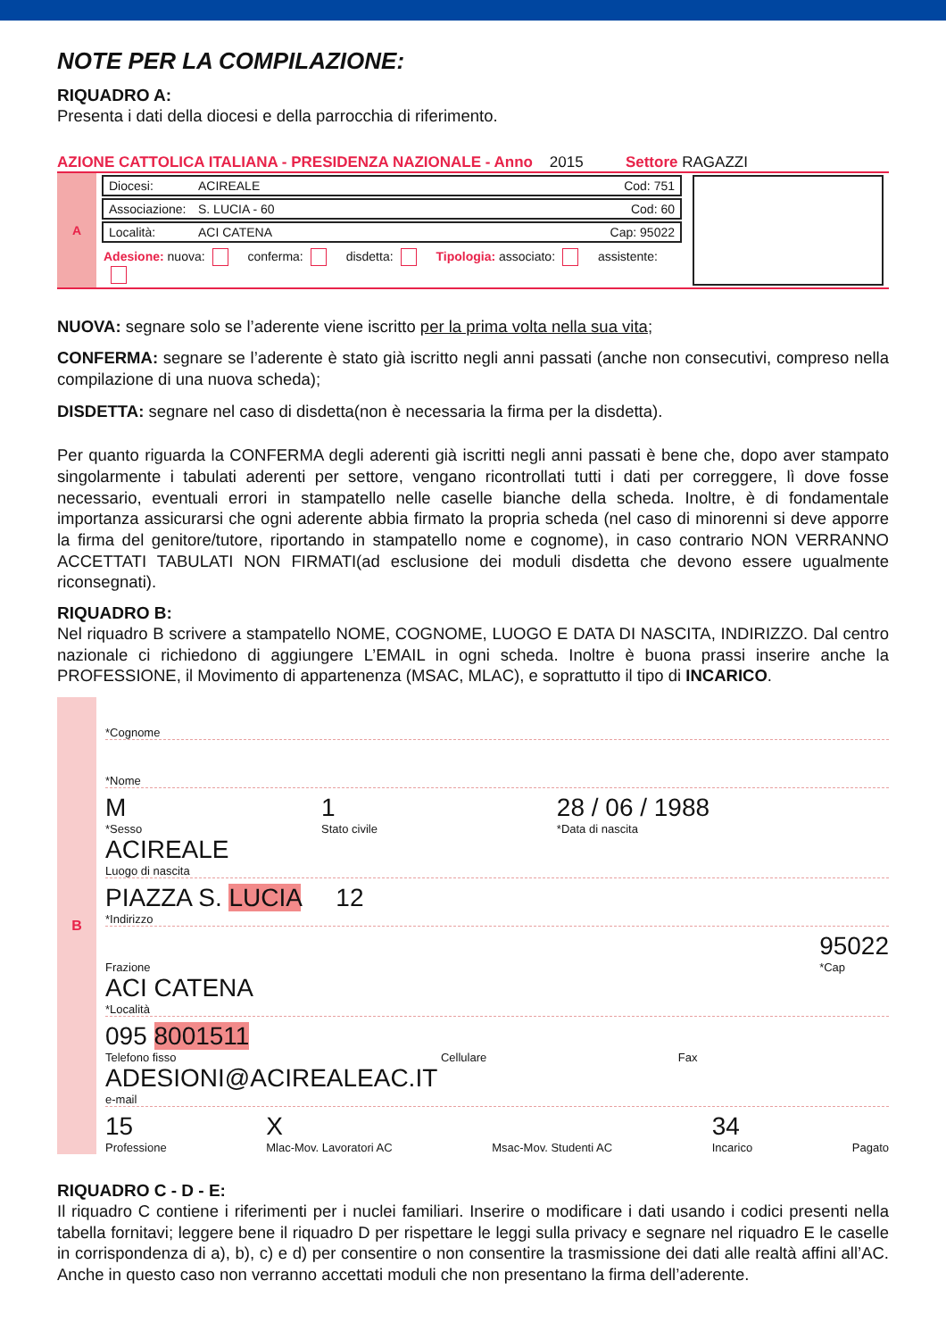NOTE PER LA COMPILAZIONE:
RIQUADRO A:
Presenta i dati della diocesi e della parrocchia di riferimento.
AZIONE CATTOLICA ITALIANA - PRESIDENZA NAZIONALE - Anno 2015 Settore RAGAZZI
A
Diocesi: ACIREALE Cod: 751
Associazione: S. LUCIA - 60 Cod: 60
Località: ACI CATENA Cap: 95022
Adesione: nuova: conferma: disdetta: Tipologia: associato: assistente:
NUOVA: segnare solo se l’aderente viene iscritto per la prima volta nella sua vita;
CONFERMA: segnare se l’aderente è stato già iscritto negli anni passati (anche non consecutivi, compreso nella compilazione di una nuova scheda);
DISDETTA: segnare nel caso di disdetta(non è necessaria la firma per la disdetta).
Per quanto riguarda la CONFERMA degli aderenti già iscritti negli anni passati è bene che, dopo aver stampato singolarmente i tabulati aderenti per settore, vengano ricontrollati tutti i dati per correggere, lì dove fosse necessario, eventuali errori in stampatello nelle caselle bianche della scheda. Inoltre, è di fondamentale importanza assicurarsi che ogni aderente abbia firmato la propria scheda (nel caso di minorenni si deve apporre la firma del genitore/tutore, riportando in stampatello nome e cognome), in caso contrario NON VERRANNO ACCETTATI TABULATI NON FIRMATI(ad esclusione dei moduli disdetta che devono essere ugualmente riconsegnati).
RIQUADRO B:
Nel riquadro B scrivere a stampatello NOME, COGNOME, LUOGO E DATA DI NASCITA, INDIRIZZO. Dal centro nazionale ci richiedono di aggiungere L’EMAIL in ogni scheda. Inoltre è buona prassi inserire anche la PROFESSIONE, il Movimento di appartenenza (MSAC, MLAC), e soprattutto il tipo di INCARICO.
B
*Cognome
*Nome
M
*Sesso
1
Stato civile
28 / 06 / 1988
*Data di nascita
ACIREALE
Luogo di nascita
PIAZZA S. LUCIA 12
*Indirizzo
Frazione
95022
*Cap
ACI CATENA
*Località
095 8001511
Telefono fisso
Cellulare Fax
ADESIONI@ACIREALEAC.IT
e-mail
15
Professione
X
Mlac-Mov. Lavoratori AC
Msac-Mov. Studenti AC
34
Incarico
Pagato
RIQUADRO C - D - E:
Il riquadro C contiene i riferimenti per i nuclei familiari. Inserire o modificare i dati usando i codici presenti nella tabella fornitavi; leggere bene il riquadro D per rispettare le leggi sulla privacy e segnare nel riquadro E le caselle in corrispondenza di a), b), c) e d) per consentire o non consentire la trasmissione dei dati alle realtà affini all’AC. Anche in questo caso non verranno accettati moduli che non presentano la firma dell’aderente.